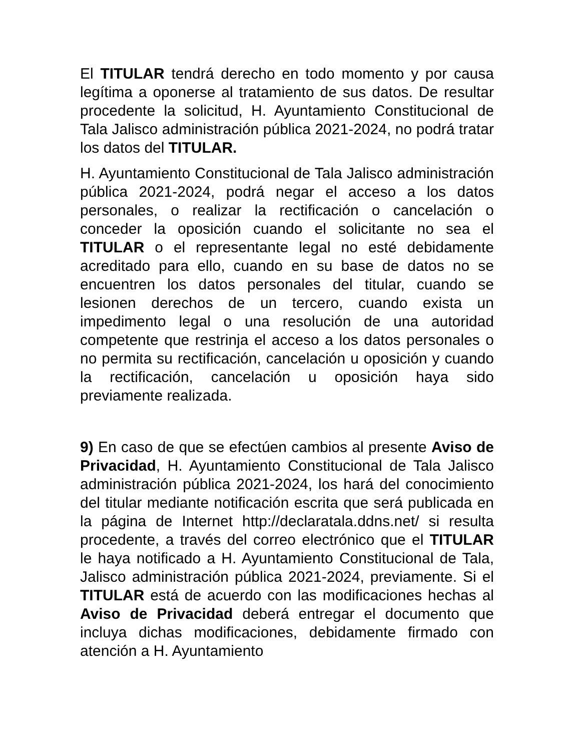El TITULAR tendrá derecho en todo momento y por causa legítima a oponerse al tratamiento de sus datos. De resultar procedente la solicitud, H. Ayuntamiento Constitucional de Tala Jalisco administración pública 2021-2024, no podrá tratar los datos del TITULAR.
H. Ayuntamiento Constitucional de Tala Jalisco administración pública 2021-2024, podrá negar el acceso a los datos personales, o realizar la rectificación o cancelación o conceder la oposición cuando el solicitante no sea el TITULAR o el representante legal no esté debidamente acreditado para ello, cuando en su base de datos no se encuentren los datos personales del titular, cuando se lesionen derechos de un tercero, cuando exista un impedimento legal o una resolución de una autoridad competente que restrinja el acceso a los datos personales o no permita su rectificación, cancelación u oposición y cuando la rectificación, cancelación u oposición haya sido previamente realizada.
9) En caso de que se efectúen cambios al presente Aviso de Privacidad, H. Ayuntamiento Constitucional de Tala Jalisco administración pública 2021-2024, los hará del conocimiento del titular mediante notificación escrita que será publicada en la página de Internet http://declaratala.ddns.net/ si resulta procedente, a través del correo electrónico que el TITULAR le haya notificado a H. Ayuntamiento Constitucional de Tala, Jalisco administración pública 2021-2024, previamente. Si el TITULAR está de acuerdo con las modificaciones hechas al Aviso de Privacidad deberá entregar el documento que incluya dichas modificaciones, debidamente firmado con atención a H. Ayuntamiento